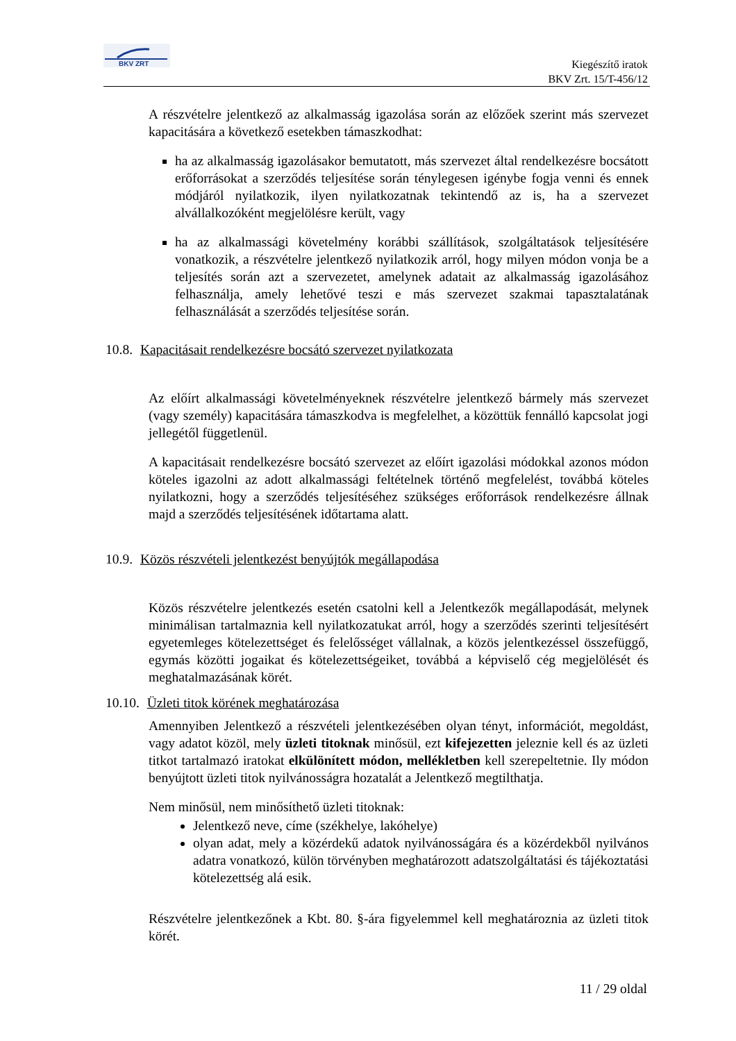BKV ZRT
Kiegészítő iratok
BKV Zrt. 15/T-456/12
A részvételre jelentkező az alkalmasság igazolása során az előzőek szerint más szervezet kapacitására a következő esetekben támaszkodhat:
ha az alkalmasság igazolásakor bemutatott, más szervezet által rendelkezésre bocsátott erőforrásokat a szerződés teljesítése során ténylegesen igénybe fogja venni és ennek módjáról nyilatkozik, ilyen nyilatkozatnak tekintendő az is, ha a szervezet alvállalkozóként megjelölésre került, vagy
ha az alkalmassági követelmény korábbi szállítások, szolgáltatások teljesítésére vonatkozik, a részvételre jelentkező nyilatkozik arról, hogy milyen módon vonja be a teljesítés során azt a szervezetet, amelynek adatait az alkalmasság igazolásához felhasználja, amely lehetővé teszi e más szervezet szakmai tapasztalatának felhasználását a szerződés teljesítése során.
10.8. Kapacitásait rendelkezésre bocsátó szervezet nyilatkozata
Az előírt alkalmassági követelményeknek részvételre jelentkező bármely más szervezet (vagy személy) kapacitására támaszkodva is megfelelhet, a közöttük fennálló kapcsolat jogi jellegétől függetlenül.
A kapacitásait rendelkezésre bocsátó szervezet az előírt igazolási módokkal azonos módon köteles igazolni az adott alkalmassági feltételnek történő megfelelést, továbbá köteles nyilatkozni, hogy a szerződés teljesítéséhez szükséges erőforrások rendelkezésre állnak majd a szerződés teljesítésének időtartama alatt.
10.9. Közös részvételi jelentkezést benyújtók megállapodása
Közös részvételre jelentkezés esetén csatolni kell a Jelentkezők megállapodását, melynek minimálisan tartalmaznia kell nyilatkozatukat arról, hogy a szerződés szerinti teljesítésért egyetemleges kötelezettséget és felelősséget vállalnak, a közös jelentkezéssel összefüggő, egymás közötti jogaikat és kötelezettségeiket, továbbá a képviselő cég megjelölését és meghatalmazásának körét.
10.10. Üzleti titok körének meghatározása
Amennyiben Jelentkező a részvételi jelentkezésében olyan tényt, információt, megoldást, vagy adatot közöl, mely üzleti titoknak minősül, ezt kifejezetten jeleznie kell és az üzleti titkot tartalmazó iratokat elkülönített módon, mellékletben kell szerepeltetnie. Ily módon benyújtott üzleti titok nyilvánosságra hozatalát a Jelentkező megtilthatja.
Nem minősül, nem minősíthető üzleti titoknak:
Jelentkező neve, címe (székhelye, lakóhelye)
olyan adat, mely a közérdekű adatok nyilvánosságára és a közérdekből nyilvános adatra vonatkozó, külön törvényben meghatározott adatszolgáltatási és tájékoztatási kötelezettség alá esik.
Részvételre jelentkezőnek a Kbt. 80. §-ára figyelemmel kell meghatároznia az üzleti titok körét.
11 / 29 oldal